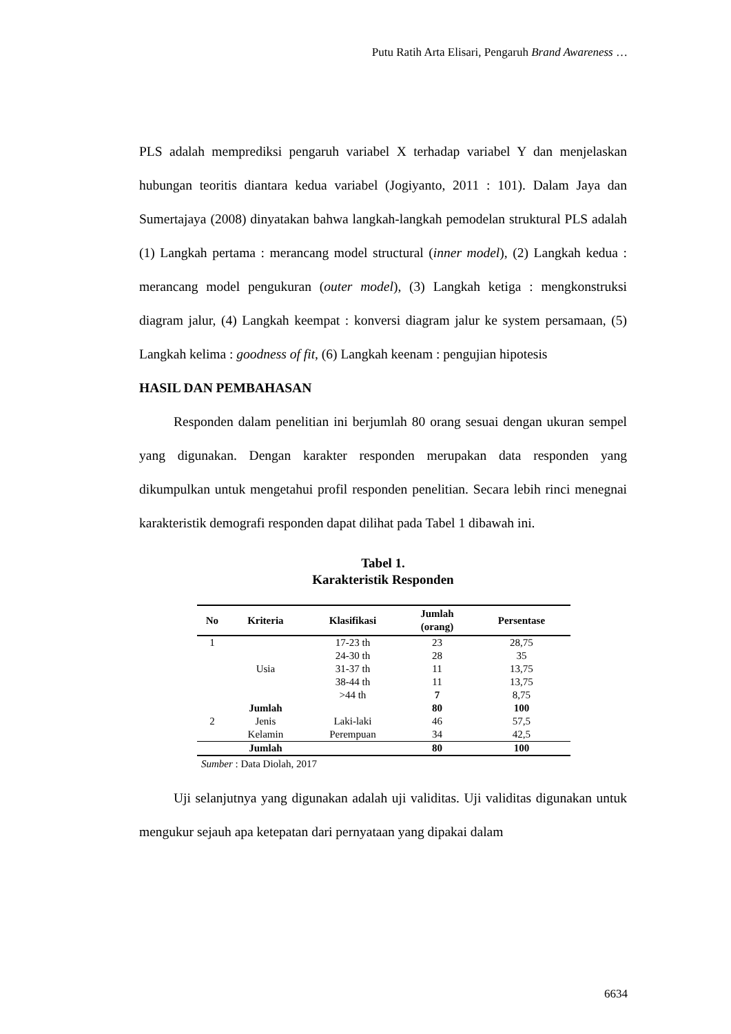Putu Ratih Arta Elisari, Pengaruh Brand Awareness …
PLS adalah memprediksi pengaruh variabel X terhadap variabel Y dan menjelaskan hubungan teoritis diantara kedua variabel (Jogiyanto, 2011 : 101). Dalam Jaya dan Sumertajaya (2008) dinyatakan bahwa langkah-langkah pemodelan struktural PLS adalah (1) Langkah pertama : merancang model structural (inner model), (2) Langkah kedua : merancang model pengukuran (outer model), (3) Langkah ketiga : mengkonstruksi diagram jalur, (4) Langkah keempat : konversi diagram jalur ke system persamaan, (5) Langkah kelima : goodness of fit, (6) Langkah keenam : pengujian hipotesis
HASIL DAN PEMBAHASAN
Responden dalam penelitian ini berjumlah 80 orang sesuai dengan ukuran sempel yang digunakan. Dengan karakter responden merupakan data responden yang dikumpulkan untuk mengetahui profil responden penelitian. Secara lebih rinci menegnai karakteristik demografi responden dapat dilihat pada Tabel 1 dibawah ini.
Tabel 1.
Karakteristik Responden
| No | Kriteria | Klasifikasi | Jumlah (orang) | Persentase |
| --- | --- | --- | --- | --- |
| 1 | | 17-23 th | 23 | 28,75 |
| | | 24-30 th | 28 | 35 |
| | Usia | 31-37 th | 11 | 13,75 |
| | | 38-44 th | 11 | 13,75 |
| | | >44 th | 7 | 8,75 |
| | Jumlah | | 80 | 100 |
| 2 | Jenis | Laki-laki | 46 | 57,5 |
| | Kelamin | Perempuan | 34 | 42,5 |
| | Jumlah | | 80 | 100 |
Sumber : Data Diolah, 2017
Uji selanjutnya yang digunakan adalah uji validitas. Uji validitas digunakan untuk mengukur sejauh apa ketepatan dari pernyataan yang dipakai dalam
6634